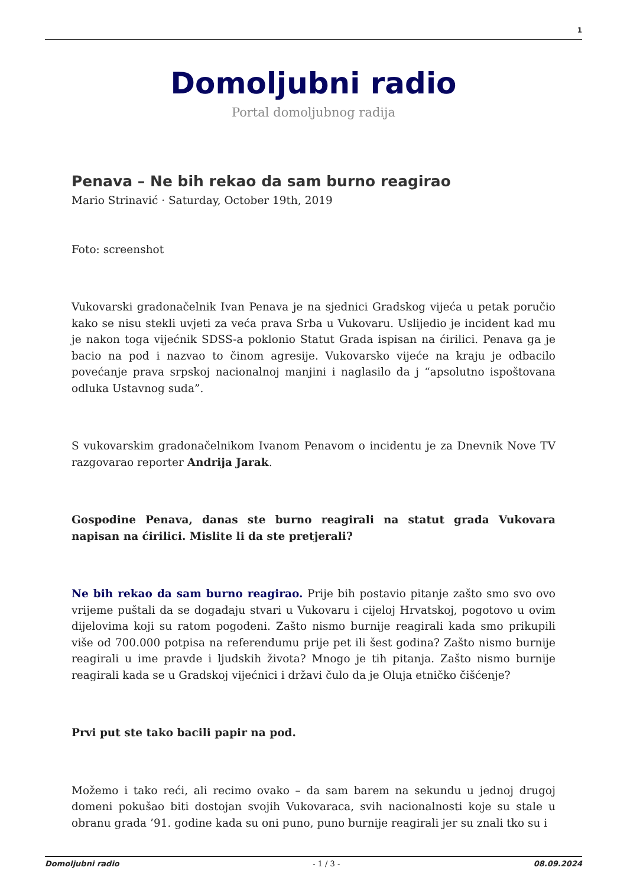1
Domoljubni radio
Portal domoljubnog radija
Penava – Ne bih rekao da sam burno reagirao
Mario Strinavić · Saturday, October 19th, 2019
Foto: screenshot
Vukovarski gradonačelnik Ivan Penava je na sjednici Gradskog vijeća u petak poručio kako se nisu stekli uvjeti za veća prava Srba u Vukovaru. Uslijedio je incident kad mu je nakon toga vijećnik SDSS-a poklonio Statut Grada ispisan na ćirilici. Penava ga je bacio na pod i nazvao to činom agresije. Vukovarsko vijeće na kraju je odbacilo povećanje prava srpskoj nacionalnoj manjini i naglasilo da j “apsolutno ispoštovana odluka Ustavnog suda”.
S vukovarskim gradonačelnikom Ivanom Penavom o incidentu je za Dnevnik Nove TV razgovarao reporter Andrija Jarak.
Gospodine Penava, danas ste burno reagirali na statut grada Vukovara napisan na ćirilici. Mislite li da ste pretjerali?
Ne bih rekao da sam burno reagirao. Prije bih postavio pitanje zašto smo svo ovo vrijeme puštali da se događaju stvari u Vukovaru i cijeloj Hrvatskoj, pogotovo u ovim dijelovima koji su ratom pogođeni. Zašto nismo burnije reagirali kada smo prikupili više od 700.000 potpisa na referendumu prije pet ili šest godina? Zašto nismo burnije reagirali u ime pravde i ljudskih života? Mnogo je tih pitanja. Zašto nismo burnije reagirali kada se u Gradskoj vijećnici i državi čulo da je Oluja etničko čišćenje?
Prvi put ste tako bacili papir na pod.
Možemo i tako reći, ali recimo ovako – da sam barem na sekundu u jednoj drugoj domeni pokušao biti dostojan svojih Vukovaraca, svih nacionalnosti koje su stale u obranu grada ’91. godine kada su oni puno, puno burnije reagirali jer su znali tko su i
Domoljubni radio - 1 / 3 - 08.09.2024